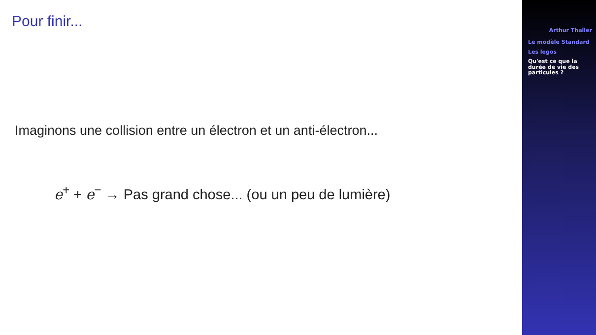Pour finir...
Imaginons une collision entre un électron et un anti-électron...
e<sup>+</sup> + e<sup>−</sup> → Pas grand chose... (ou un peu de lumière)
Arthur Thaller
Le modèle Standard
Les legos
Qu'est ce que la durée de vie des particules ?